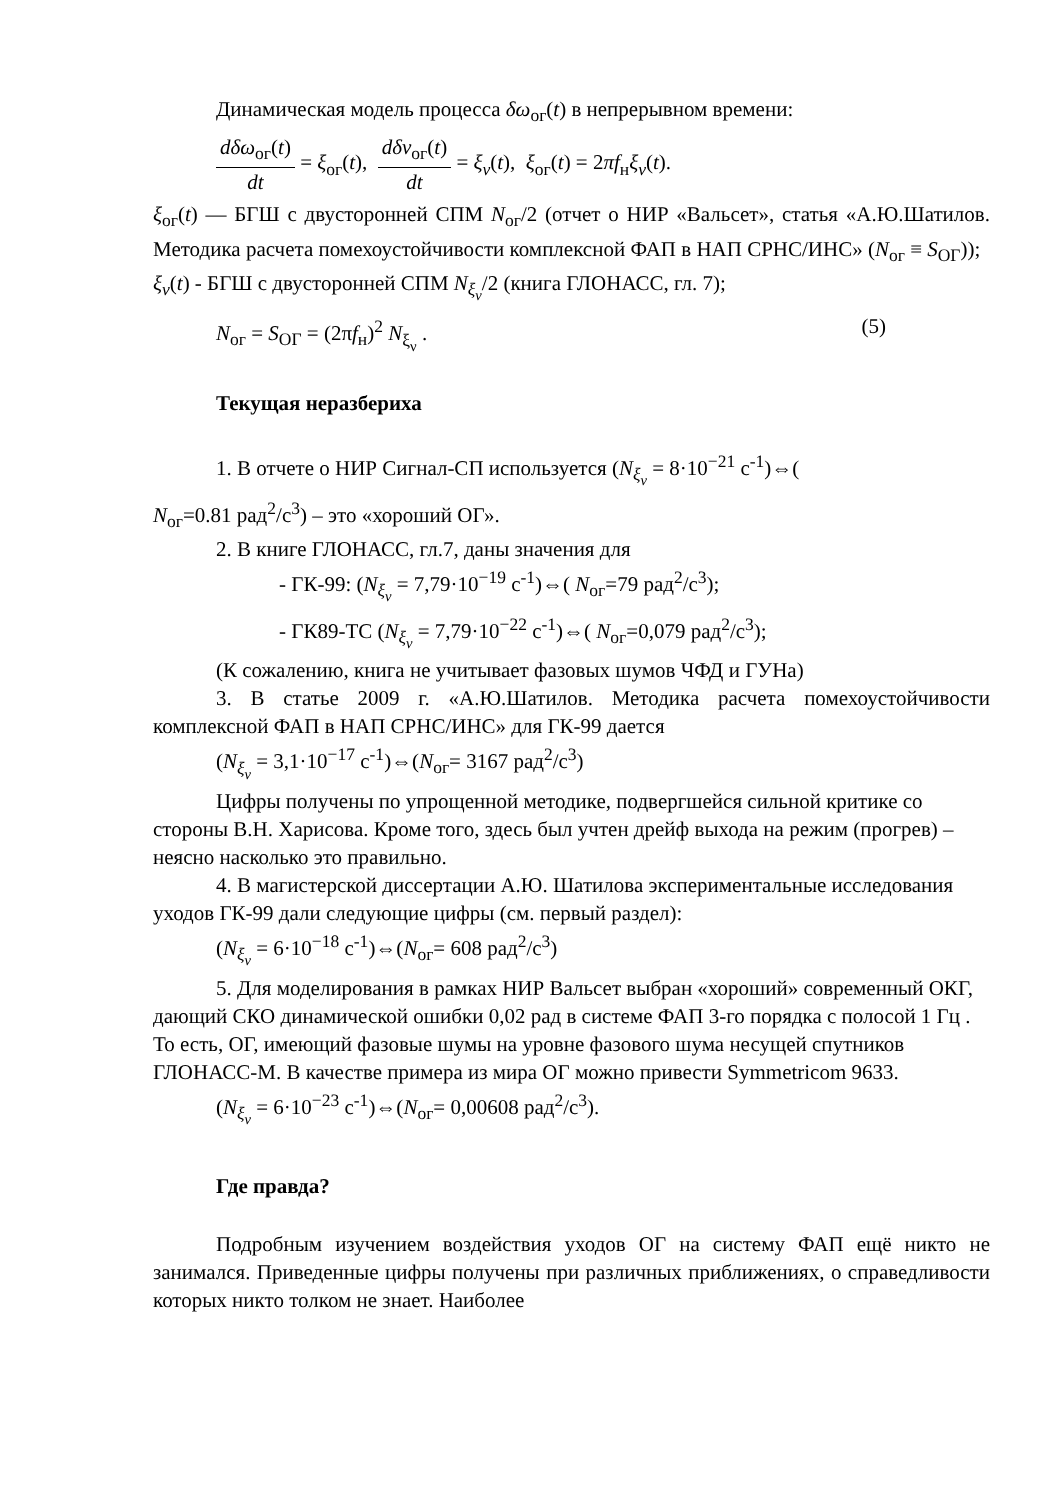Динамическая модель процесса δω<sub>ог</sub>(t) в непрерывном времени:
dδω<sub>ог</sub>(t) dt = ξ<sub>ог</sub>(t), dδν<sub>ог</sub>(t) dt = ξ<sub>ν</sub>(t), ξ<sub>ог</sub>(t) = 2πf<sub>н</sub>ξ<sub>ν</sub>(t).
ξ<sub>ог</sub>(t) — БГШ с двусторонней СПМ N<sub>ог</sub>/2 (отчет о НИР «Вальсет», статья «А.Ю.Шатилов. Методика расчета помехоустойчивости комплексной ФАП в НАП СРНС/ИНС» (N<sub>ог</sub> ≡ S<sub>ОГ</sub>));
ξ<sub>ν</sub>(t) - БГШ с двусторонней СПМ N<sub>ξ<sub>ν</sub></sub>/2 (книга ГЛОНАСС, гл. 7);
N<sub>ог</sub> = S<sub>ОГ</sub> = (2πf<sub>н</sub>)<sup>2</sup> N<sub>ξ<sub>ν</sub></sub> . (5)
Текущая неразбериха
1. В отчете о НИР Сигнал-СП используется (N<sub>ξ<sub>ν</sub></sub> = 8·10<sup>−21</sup> с<sup>-1</sup>)⇔(
N<sub>ог</sub>=0.81 рад<sup>2</sup>/с<sup>3</sup>) – это «хороший ОГ».
2. В книге ГЛОНАСС, гл.7, даны значения для
- ГК-99: (N<sub>ξ<sub>ν</sub></sub> = 7,79·10<sup>−19</sup> с<sup>-1</sup>)⇔( N<sub>ог</sub>=79 рад<sup>2</sup>/с<sup>3</sup>);
- ГК89-ТС (N<sub>ξ<sub>ν</sub></sub> = 7,79·10<sup>−22</sup> с<sup>-1</sup>)⇔( N<sub>ог</sub>=0,079 рад<sup>2</sup>/с<sup>3</sup>);
(К сожалению, книга не учитывает фазовых шумов ЧФД и ГУНа)
3. В статье 2009 г. «А.Ю.Шатилов. Методика расчета помехоустойчивости комплексной ФАП в НАП СРНС/ИНС» для ГК-99 дается
(N<sub>ξ<sub>ν</sub></sub> = 3,1·10<sup>−17</sup> с<sup>-1</sup>)⇔(N<sub>ог</sub>= 3167 рад<sup>2</sup>/с<sup>3</sup>)
Цифры получены по упрощенной методике, подвергшейся сильной критике со стороны В.Н. Харисова. Кроме того, здесь был учтен дрейф выхода на режим (прогрев) – неясно насколько это правильно.
4. В магистерской диссертации А.Ю. Шатилова экспериментальные исследования уходов ГК-99 дали следующие цифры (см. первый раздел):
(N<sub>ξ<sub>ν</sub></sub> = 6·10<sup>−18</sup> с<sup>-1</sup>)⇔(N<sub>ог</sub>= 608 рад<sup>2</sup>/с<sup>3</sup>)
5. Для моделирования в рамках НИР Вальсет выбран «хороший» современный ОКГ, дающий СКО динамической ошибки 0,02 рад в системе ФАП 3-го порядка с полосой 1 Гц . То есть, ОГ, имеющий фазовые шумы на уровне фазового шума несущей спутников ГЛОНАСС-М. В качестве примера из мира ОГ можно привести Symmetricom 9633.
(N<sub>ξ<sub>ν</sub></sub> = 6·10<sup>−23</sup> с<sup>-1</sup>)⇔(N<sub>ог</sub>= 0,00608 рад<sup>2</sup>/с<sup>3</sup>).
Где правда?
Подробным изучением воздействия уходов ОГ на систему ФАП ещё никто не занимался. Приведенные цифры получены при различных приближениях, о справедливости которых никто толком не знает. Наиболее